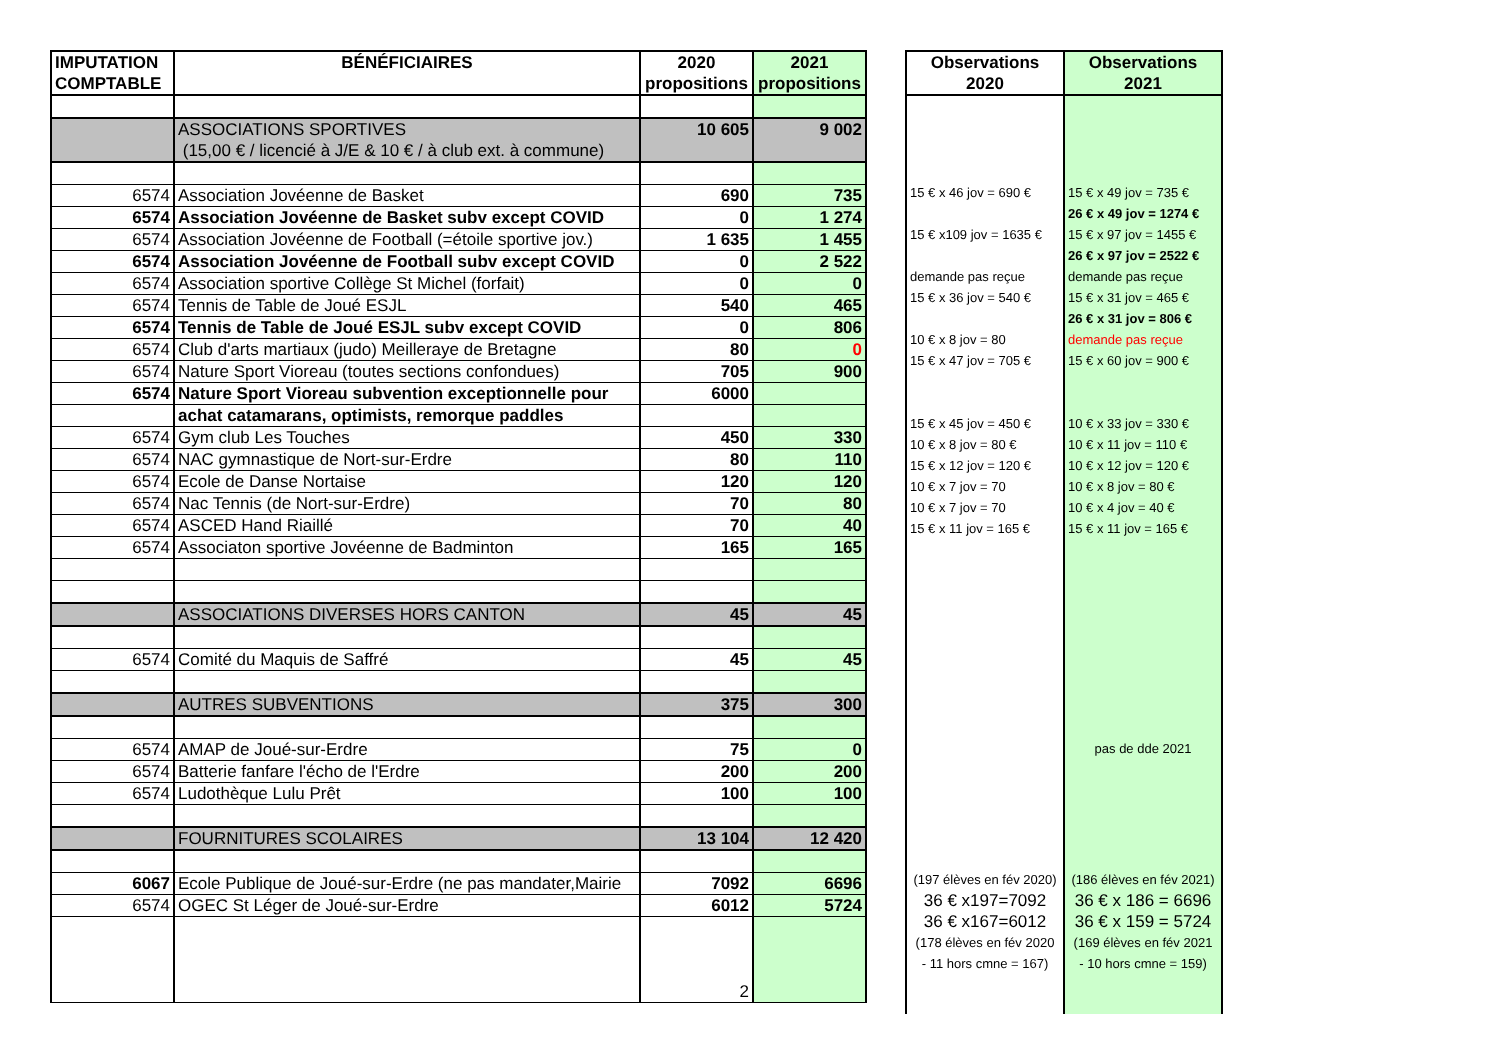| IMPUTATION COMPTABLE | BÉNÉFICIAIRES | 2020 propositions | 2021 propositions |
| --- | --- | --- | --- |
| | ASSOCIATIONS SPORTIVES (15,00 € / licencié à J/E & 10 € / à club ext. à commune) | 10 605 | 9 002 |
| 6574 | Association Jovéenne de Basket | 690 | 735 |
| 6574 | Association Jovéenne de Basket subv except COVID | 0 | 1 274 |
| 6574 | Association Jovéenne de Football (=étoile sportive jov.) | 1 635 | 1 455 |
| 6574 | Association Jovéenne de Football subv except COVID | 0 | 2 522 |
| 6574 | Association sportive Collège St Michel (forfait) | 0 | 0 |
| 6574 | Tennis de Table de Joué ESJL | 540 | 465 |
| 6574 | Tennis de Table de Joué ESJL subv except COVID | 0 | 806 |
| 6574 | Club d'arts martiaux (judo) Meilleraye de Bretagne | 80 | 0 |
| 6574 | Nature Sport Vioreau (toutes sections confondues) | 705 | 900 |
| 6574 | Nature Sport Vioreau subvention exceptionnelle pour | 6000 | |
| | achat catamarans, optimists, remorque paddles | | |
| 6574 | Gym club Les Touches | 450 | 330 |
| 6574 | NAC gymnastique de Nort-sur-Erdre | 80 | 110 |
| 6574 | Ecole de Danse Nortaise | 120 | 120 |
| 6574 | Nac Tennis (de Nort-sur-Erdre) | 70 | 80 |
| 6574 | ASCED Hand Riaillé | 70 | 40 |
| 6574 | Associaton sportive Jovéenne de Badminton | 165 | 165 |
| | ASSOCIATIONS DIVERSES HORS CANTON | 45 | 45 |
| 6574 | Comité du Maquis de Saffré | 45 | 45 |
| | AUTRES SUBVENTIONS | 375 | 300 |
| 6574 | AMAP de Joué-sur-Erdre | 75 | 0 |
| 6574 | Batterie fanfare l'écho de l'Erdre | 200 | 200 |
| 6574 | Ludothèque Lulu Prêt | 100 | 100 |
| | FOURNITURES SCOLAIRES | 13 104 | 12 420 |
| 6067 | Ecole Publique de Joué-sur-Erdre (ne pas mandater,Mairie | 7092 | 6696 |
| 6574 | OGEC St Léger de Joué-sur-Erdre | 6012 | 5724 |
| | | 2 | |
| Observations 2020 | Observations 2021 |
| --- | --- |
| 15 € x 46 jov = 690 € | 15 € x 49 jov = 735 € |
| | 26 € x 49 jov = 1274 € |
| 15 € x109 jov = 1635 € | 15 € x 97 jov = 1455 € |
| | 26 € x 97 jov = 2522 € |
| demande pas reçue | demande pas reçue |
| 15 € x 36 jov = 540 € | 15 € x 31 jov = 465 € |
| | 26 € x 31 jov = 806 € |
| 10 € x 8 jov = 80 | demande pas reçue |
| 15 € x 47 jov = 705 € | 15 € x 60 jov = 900 € |
| 15 € x 45 jov = 450 € | 10 € x 33 jov = 330 € |
| 10 € x 8 jov = 80 € | 10 € x 11 jov = 110 € |
| 15 € x 12 jov = 120 € | 10 € x 12 jov = 120 € |
| 10 € x 7 jov = 70 | 10 € x 8 jov = 80 € |
| 10 € x 7 jov = 70 | 10 € x 4 jov = 40 € |
| 15 € x 11 jov = 165 € | 15 € x 11 jov = 165 € |
| | pas de dde 2021 |
| (197 élèves en fév 2020) | (186 élèves en fév 2021) |
| 36 € x197=7092 | 36 € x 186 = 6696 |
| 36 € x167=6012 | 36 € x 159 = 5724 |
| (178 élèves en fév 2020 | (169 élèves en fév 2021 |
| - 11 hors cmne = 167) | - 10 hors cmne = 159) |